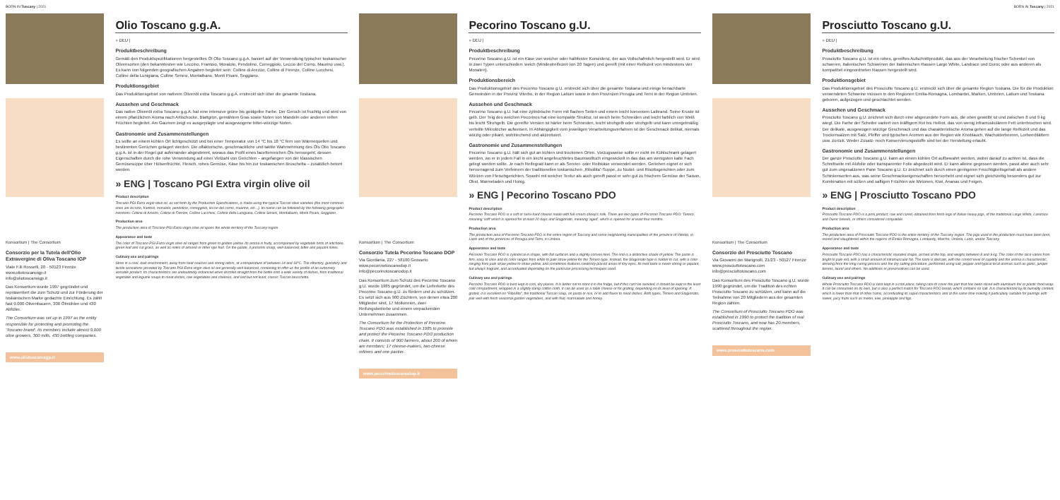BORN IN Tuscany | 2021 BORN IN Tuscany | 2021
Konsortium | The Consortium
Consorzio per la Tutela dell'Olio Extravergine di Oliva Toscano IGP
Viale F.lli Rosselli, 20 - 50123 Firenze
www.oliotoscanoigp.it
info@oliotoscanoigp.it
Das Konsortium wurde 1997 gegründet und repräsentiert die zum Schutz und zur Förderung der toskanischen Marke gedachte Einrichtung. Es zählt fast 9.000 Olivenbauern, 300 Ölmühlen und 430 Abfüller.
The Consortium was set up in 1997 as the entity responsible for protecting and promoting the 'Toscano brand'. Its members include almost 9,000 olive growers, 300 mills, 430 bottling companies.
www.oliotoscanoigp.it
Olio Toscano g.g.A.
» DEU |
Produktbeschreibung
Gemäß den Produktspezifikationen hergestelltes Öl Olio Toscano g.g.A. basiert auf der Verwendung typischer toskanischer Olivensorten (den bekanntesten wie Leccino, Frantoio, Moraiolo, Pendolino, Correggiolo, Leccio del Corno, Maurino usw.). Es kann von folgenden geografischen Angaben begleitet sein: Colline di Arezzo, Colline di Firenze, Colline Lucchesi, Colline della Lunigiana, Colline Senesi, Montalbano, Monti Pisani, Seggiano.
Produktionsgebiet
Das Produktionsgebiet von nativem Olivenöl extra Toscano g.g.A. erstreckt sich über die gesamte Toskana.
Aussehen und Geschmack
Das native Olivenöl extra Toscano g.g.A. hat eine intensive grüne bis goldgelbe Farbe. Der Geruch ist fruchtig und wird von einem pflanzlichen Aroma nach Artischocke, Blattgrün, gemähtem Gras sowie Noten von Mandeln oder anderen reifen Früchten begleitet. Am Gaumen zeigt es ausgeprägte und ausgewogene bitter-würzige Noten.
Gastronomie und Zusammenstellungen
Es sollte an einem kühlen Ort lichtgeschützt und bei einer Temperatur von 14 °C bis 18 °C fern von Wärmequellen und bestimmten Gerüchen gelagert werden. Die olfaktorische, geschmackliche und taktile Wahrnehmung des Öls Olio Toscano g.g.A. ist in der Regel gut aufeinander abgestimmt, woraus das Profil eines facettenreichen Öls hervorgeht, dessen Eigenschaften durch die rohe Verwendung auf einer Vielzahl von Gerichten – angefangen von der klassischen Gemüsesuppe über Hülsenfrüchte, Fleisch, rohes Gemüse, Käse bis hin zur toskanischen Bruschetta – zusätzlich betont werden.
» ENG | Toscano PGI Extra virgin olive oil
Product description
Toscano PGI Extra virgin olive oil, as set forth by the Production Specifications, is made using the typical Tuscan olive varieties (the most common ones are leccino, frantoio, moraiolo, pendolino, correggiolo, leccio del corno, maurino, etc...). Its name can be followed by the following geographic mentions: Colline di Arezzo, Colline di Firenze, Colline Lucchesi, Colline della Lunigiana, Colline Senesi, Montalbano, Monti Pisani, Seggiano.
Production area
The production area of Toscano PGI Extra virgin olive oil spans the whole territory of the Tuscany region.
Appearance and taste
The color of Toscano PGI Extra virgin olive oil ranges from green to golden yellow. Its aroma is fruity, accompanied by vegetable hints of artichoke, green leaf and cut grass, as well as notes of almond or other ripe fruit. On the palate, it presents sharp, well-balanced, bitter and piquant notes.
Culinary use and pairings
Store in a cool, dark environment, away from heat sources and strong odors, at a temperature of between 14 and 18°C. The olfactory, gustatory and tactile sensations provided by Toscano PGI Extra virgin olive oil are generally well-balanced, combining to offer us the profile of an extremely versatile product. Its characteristics are undoubtedly enhanced when drizzled straight from the bottle onto a wide variety of dishes, from traditional vegetable and legume soups to meat dishes, raw vegetables and cheeses, and last but not least, classic Tuscan bruschetta.
Konsortium | The Consortium
Consorzio Tutela Pecorino Toscano DOP
Via Giordania, 227 - 58100 Grosseto
www.pecorinotoscanodop.it
info@pecorinotoscanodop.it
Das Konsortium zum Schutz des Pecorino Toscano g.U. wurde 1985 gegründet, um die Lieferkette des Pecorino Toscano g.U. zu fördern und zu schützen. Es setzt sich aus 900 Züchtern, von denen etwa 200 Mitglieder sind, 17 Molkereien, zwei Reifungsbetriebe und einem verpackenden Unternehmen zusammen.
The Consortium for the Protection of Pecorino Toscano PDO was established in 1985 to promote and protect the Pecorino Toscano PDO production chain. It consists of 900 farmers, about 200 of whom are members; 17 cheese-makers, two cheese refiners and one packer.
www.pecorinotoscanodop.it
Pecorino Toscano g.U.
» DEU |
Produktbeschreibung
Pecorino Toscano g.U. ist ein Käse von weicher oder halbfester Konsistenz, der aus Vollschafmilch hergestellt wird. Er wird in zwei Typen unterschieden: weich (Mindestreifezeit von 20 Tagen) und gereift (mit einer Reifezeit von mindestens vier Monaten).
Produktionsbereich
Das Produktionsgebiet des Pecorino Toscano g.U. erstreckt sich über die gesamte Toskana und einige benachbarte Gemeinden in der Provinz Viterbo, in der Region Latium sowie in den Provinzen Perugia und Terni in der Region Umbrien.
Aussehen und Geschmack
Pecorino Toscano g.U. hat eine zylindrische Form mit flachen Seiten und einem leicht konvexem Laibrand. Seine Kruste ist gelb. Der Teig des weichen Pecorinos hat eine kompakte Struktur, ist weich beim Schneiden und leicht farblich von Weiß bis leicht Strohgelb. Die gereifte Version ist härter beim Schneiden, leicht strohgelb oder strohgelb und kann unregelmäßig verteilte Mikrolöcher aufweisen. In Abhängigkeit vom jeweiligen Verarbeitungsverfahren ist der Geschmack delikat, niemals würzig oder pikant, wohlriechend und akzentuiert.
Gastronomie und Zusammenstellungen
Pecorino Toscano g.U. hält sich gut an kühlen und trockenen Orten. Vorzugsweise sollte er nicht im Kühlschrank gelagert werden, wo er in jedem Fall in ein leicht angefeuchtetes Baumwolltuch eingewickelt in das das am wenigsten kalte Fach gelegt werden sollte. Je nach Reifegrad kann er als Servier- oder Reibkäse verwendet werden. Gerieben eignet er sich hervorragend zum Verfeinern der traditionellen toskanischen „Ribollita“-Suppe, zu Nudel- und Risottogerichten oder zum Würzen von Fleischgerichten. Sowohl mit weicher Textur als auch gereift passt er sehr gut zu frischem Gemüse der Saison, Obst, Marmeladen und Honig.
» ENG | Pecorino Toscano PDO
Product description
Pecorino Toscano PDO is a soft or semi-hard cheese made with full-cream sheep's milk. There are two types of Pecorino Toscano PDO: Tenero, meaning 'soft' which is ripened for at least 20 days and Stagionato, meaning 'aged', which is ripened for at least four months.
Production area
The production area of Pecorino Toscano PDO is the entire region of Tuscany and some neighboring municipalities of the province of Viterbo, in Lazio and of the provinces of Perugia and Terni, in Umbria.
Appearance and taste
Pecorino Toscano PDO is cylindrical in shape, with flat surfaces and a slightly convex heel. The rind is a distinctive shade of yellow. The paste is firm, easy to slice and its color ranges from white to pale straw yellow for the Tenero type. Instead, the Stagionato type is harder to cut, with a color ranging from pale straw yellow to straw yellow, and sometimes features randomly placed areas of tiny eyes. Its mild taste is never strong or piquant, but always fragrant, and accentuated depending on the particular processing techniques used.
Culinary use and pairings
Pecorino Toscano PDO is best kept in cool, dry places. It is better not to store it in the fridge, but if this can't be avoided, it should be kept in the least cold compartment, wrapped in a slightly damp cotton cloth. It can be used as a table cheese or for grating, depending on its level of ripening. If grated, it is excellent on "Ribollita", the traditional Tuscan soup, on pasta or rice, or to add flavor to meat dishes. Both types, Tenero and Stagionato, pair well with fresh seasonal garden vegetables, and with fruit, marmalade and honey.
Konsortium | The Consortium
Consorzio del Prosciutto Toscano
Via Giovanni dei Marignolli, 21/23 - 50127 Firenze
www.prosciuttotoscano.com
info@prosciuttotoscano.com
Das Konsortium des Prosciutto Toscano g.U. wurde 1990 gegründet, um die Tradition des echten Prosciutto Toscano zu schützen, und kann auf die Teilnahme von 20 Mitgliedern aus der gesamten Region zählen.
The Consortium of Prosciutto Toscano PDO was established in 1990 to protect the tradition of real Prosciutto Toscano, and now has 20 members, scattered throughout the region.
www.prosciuttotoscano.com
Prosciutto Toscano g.U.
» DEU |
Produktbeschreibung
Prosciutto Toscano g.U. ist ein rohes, gereiftes Aufschnittprodukt, das aus der Verarbeitung frischer Schenkel von schweren, italienischen Schweinen der italienischen Rassen Large White, Landrace und Duroc oder aus anderen als kompatibel eingeordneten Rassen hergestellt wird.
Produktionsgebiet
Das Produktionsgebiet des Prosciutto Toscano g.U. erstreckt sich über die gesamte Region Toskana. Die für die Produktion verwendeten Schweine müssen in den Regionen Emilia-Romagna, Lombardei, Marken, Umbrien, Latium und Toskana geboren, aufgezogen und geschlachtet werden.
Aussehen und Geschmack
Prosciutto Toscano g.U. zeichnet sich durch eine abgerundete Form aus, die oben gewölbt ist und zwischen 8 und 9 kg wiegt. Die Farbe der Scheibe variiert von kräftigem Rot bis Hellrot, das von wenig inframuskulärem Fett unterbrochen wird. Der delikate, ausgewogen würzige Geschmack und das charakteristische Aroma gehen auf die lange Reifezeit und das Trockensalzen mit Salz, Pfeffer und typischen Aromen aus der Region wie Knoblauch, Wacholderbeeren, Lorbeerblättern usw. zurück. Weder Zusatz- noch Konservierungsstoffe sind bei der Herstellung erlaubt.
Gastronomie und Zusammenstellungen
Der ganze Prosciutto Toscano g.U. kann an einem kühlen Ort aufbewahrt werden, wobei darauf zu achten ist, dass die Schnittseite mit Alufolie oder transparenter Folie abgedeckt wird. Er kann alleine gegessen werden, passt aber auch sehr gut zum ungesalzenen Pane Toscano g.U. Er zeichnet sich durch einen geringeren Feuchtigkeitsgehalt als andere Schinkensorten aus, was seine Geschmackseigenschaften hervorhebt und eignet sich gleichzeitig besonders gut zur Kombination mit süßen und saftigen Früchten wie Melonen, Kiwi, Ananas und Feigen.
» ENG | Prosciutto Toscano PDO
Product description
Prosciutto Toscano PDO is a pork product, raw and cured, obtained from fresh legs of Italian heavy pigs, of the traditional Large White, Landrace and Duroc breeds, or others considered compatible.
Production area
The production area of Prosciutto Toscano PDO is the entire territory of the Tuscany region. The pigs used in the production must have been born, reared and slaughtered within the regions of Emilia-Romagna, Lombardy, Marche, Umbria, Lazio, and/or Tuscany.
Appearance and taste
Prosciutto Toscano PDO has a characteristic rounded shape, arched at the top, and weighs between 8 and 9 kg. The color of the slice varies from bright to pale red, with a small amount of intramuscular fat. The taste is delicate, with the correct level of sapidity and the aroma is characteristic, deriving from the long curing process and the dry salting procedure, performed using salt, pepper and typical local aromas such as garlic, juniper berries, laurel and others. No additives or preservatives can be used.
Culinary use and pairings
Whole Prosciutto Toscano PDO is best kept in a cool place, taking care to cover the part that has been sliced with aluminum foil or plastic food wrap. It can be consumed on its own, but is also a perfect match for Toscano PDO bread, which contains no salt. It is characterized by its humidity content, which is lower than that of other hams, accentuating its sapid characteristics and at the same time making it particularly suitable for pairings with sweet, juicy fruits such as melon, kiwi, pineapple and figs.